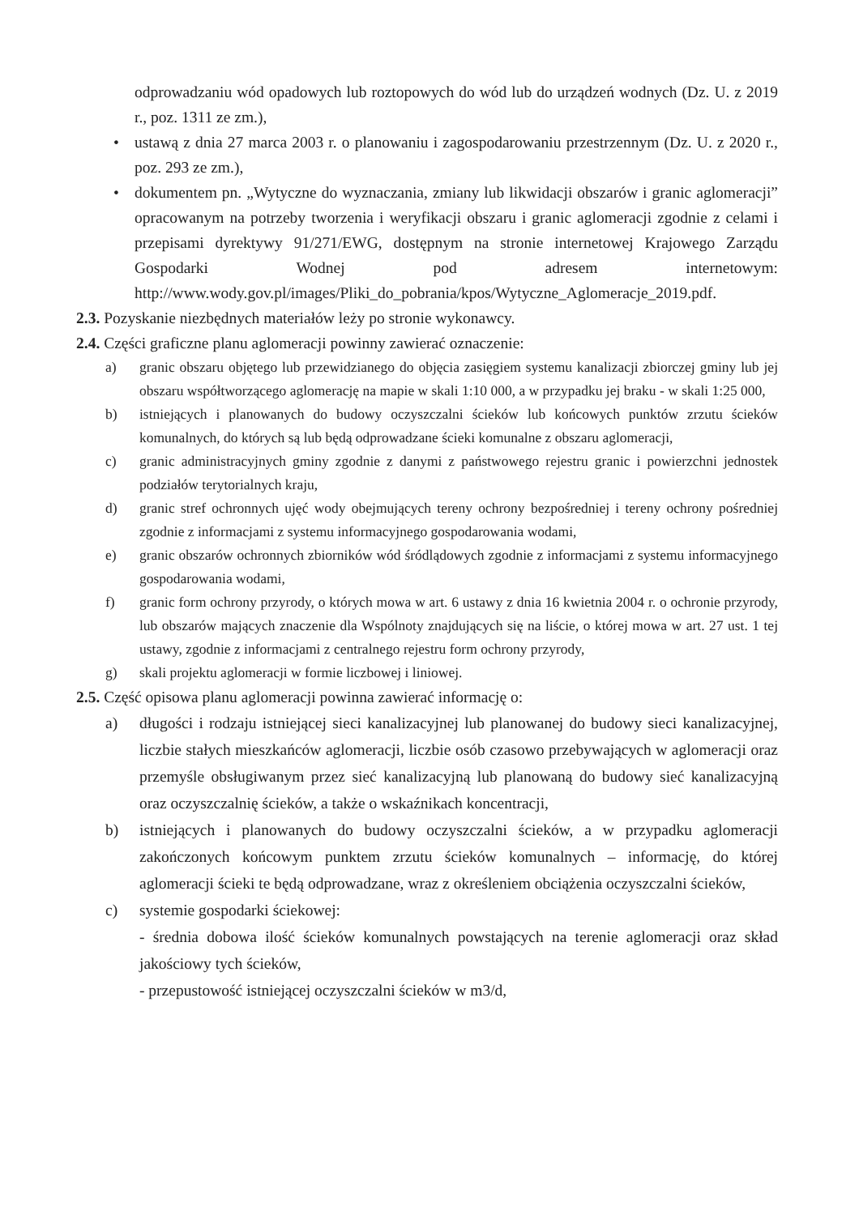odprowadzaniu wód opadowych lub roztopowych do wód lub do urządzeń wodnych (Dz. U. z 2019 r., poz. 1311 ze zm.),
• ustawą z dnia 27 marca 2003 r. o planowaniu i zagospodarowaniu przestrzennym (Dz. U. z 2020 r., poz. 293 ze zm.),
• dokumentem pn. „Wytyczne do wyznaczania, zmiany lub likwidacji obszarów i granic aglomeracji” opracowanym na potrzeby tworzenia i weryfikacji obszaru i granic aglomeracji zgodnie z celami i przepisami dyrektywy 91/271/EWG, dostępnym na stronie internetowej Krajowego Zarządu Gospodarki Wodnej pod adresem internetowym: http://www.wody.gov.pl/images/Pliki_do_pobrania/kpos/Wytyczne_Aglomeracje_2019.pdf.
2.3. Pozyskanie niezbędnych materiałów leży po stronie wykonawcy.
2.4. Części graficzne planu aglomeracji powinny zawierać oznaczenie:
a) granic obszaru objętego lub przewidzianego do objęcia zasięgiem systemu kanalizacji zbiorczej gminy lub jej obszaru współtworzącego aglomerację na mapie w skali 1:10 000, a w przypadku jej braku - w skali 1:25 000,
b) istniejących i planowanych do budowy oczyszczalni ścieków lub końcowych punktów zrzutu ścieków komunalnych, do których są lub będą odprowadzane ścieki komunalne z obszaru aglomeracji,
c) granic administracyjnych gminy zgodnie z danymi z państwowego rejestru granic i powierzchni jednostek podziałów terytorialnych kraju,
d) granic stref ochronnych ujęć wody obejmujących tereny ochrony bezpośredniej i tereny ochrony pośredniej zgodnie z informacjami z systemu informacyjnego gospodarowania wodami,
e) granic obszarów ochronnych zbiorników wód śródlądowych zgodnie z informacjami z systemu informacyjnego gospodarowania wodami,
f) granic form ochrony przyrody, o których mowa w art. 6 ustawy z dnia 16 kwietnia 2004 r. o ochronie przyrody, lub obszarów mających znaczenie dla Wspólnoty znajdujących się na liście, o której mowa w art. 27 ust. 1 tej ustawy, zgodnie z informacjami z centralnego rejestru form ochrony przyrody,
g) skali projektu aglomeracji w formie liczbowej i liniowej.
2.5. Część opisowa planu aglomeracji powinna zawierać informację o:
a) długości i rodzaju istniejącej sieci kanalizacyjnej lub planowanej do budowy sieci kanalizacyjnej, liczbie stałych mieszkańców aglomeracji, liczbie osób czasowo przebywających w aglomeracji oraz przemyśle obsługiwanym przez sieć kanalizacyjną lub planowaną do budowy sieć kanalizacyjną oraz oczyszczalnię ścieków, a także o wskaźnikach koncentracji,
b) istniejących i planowanych do budowy oczyszczalni ścieków, a w przypadku aglomeracji zakończonych końcowym punktem zrzutu ścieków komunalnych – informację, do której aglomeracji ścieki te będą odprowadzane, wraz z określeniem obciążenia oczyszczalni ścieków,
c) systemie gospodarki ściekowej:
- średnia dobowa ilość ścieków komunalnych powstających na terenie aglomeracji oraz skład jakościowy tych ścieków,
- przepustowość istniejącej oczyszczalni ścieków w m3/d,